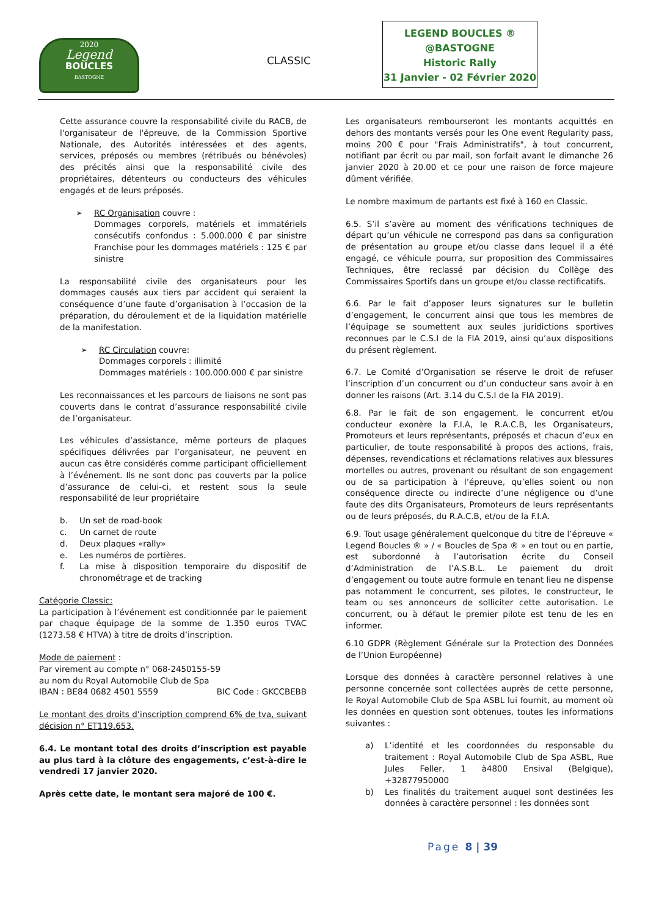2020
Legend
BOUCLES
BASTOGNE
CLASSIC
LEGEND BOUCLES ®
@BASTOGNE
Historic Rally
31 Janvier - 02 Février 2020
Cette assurance couvre la responsabilité civile du RACB, de l'organisateur de l'épreuve, de la Commission Sportive Nationale, des Autorités intéressées et des agents, services, préposés ou membres (rétribués ou bénévoles) des précités ainsi que la responsabilité civile des propriétaires, détenteurs ou conducteurs des véhicules engagés et de leurs préposés.
➢ RC Organisation couvre :
Dommages corporels, matériels et immatériels consécutifs confondus : 5.000.000 € par sinistre Franchise pour les dommages matériels : 125 € par sinistre
La responsabilité civile des organisateurs pour les dommages causés aux tiers par accident qui seraient la conséquence d’une faute d’organisation à l’occasion de la préparation, du déroulement et de la liquidation matérielle de la manifestation.
➢ RC Circulation couvre:
Dommages corporels : illimité
Dommages matériels : 100.000.000 € par sinistre
Les reconnaissances et les parcours de liaisons ne sont pas couverts dans le contrat d’assurance responsabilité civile de l’organisateur.
Les véhicules d’assistance, même porteurs de plaques spécifiques délivrées par l’organisateur, ne peuvent en aucun cas être considérés comme participant officiellement à l’événement. Ils ne sont donc pas couverts par la police d’assurance de celui-ci, et restent sous la seule responsabilité de leur propriétaire
b. Un set de road-book
c. Un carnet de route
d. Deux plaques «rally»
e. Les numéros de portières.
f. La mise à disposition temporaire du dispositif de chronométrage et de tracking
Catégorie Classic:
La participation à l’événement est conditionnée par le paiement par chaque équipage de la somme de 1.350 euros TVAC (1273.58 € HTVA) à titre de droits d’inscription.
Mode de paiement :
Par virement au compte n° 068-2450155-59
au nom du Royal Automobile Club de Spa
IBAN : BE84 0682 4501 5559 BIC Code : GKCCBEBB
Le montant des droits d’inscription comprend 6% de tva, suivant décision n° ET119.653.
6.4. Le montant total des droits d’inscription est payable au plus tard à la clôture des engagements, c’est-à-dire le vendredi 17 janvier 2020.
Après cette date, le montant sera majoré de 100 €.
Les organisateurs rembourseront les montants acquittés en dehors des montants versés pour les One event Regularity pass, moins 200 € pour "Frais Administratifs", à tout concurrent, notifiant par écrit ou par mail, son forfait avant le dimanche 26 janvier 2020 à 20.00 et ce pour une raison de force majeure dûment vérifiée.
Le nombre maximum de partants est fixé à 160 en Classic.
6.5. S’il s’avère au moment des vérifications techniques de départ qu’un véhicule ne correspond pas dans sa configuration de présentation au groupe et/ou classe dans lequel il a été engagé, ce véhicule pourra, sur proposition des Commissaires Techniques, être reclassé par décision du Collège des Commissaires Sportifs dans un groupe et/ou classe rectificatifs.
6.6. Par le fait d’apposer leurs signatures sur le bulletin d’engagement, le concurrent ainsi que tous les membres de l’équipage se soumettent aux seules juridictions sportives reconnues par le C.S.I de la FIA 2019, ainsi qu’aux dispositions du présent règlement.
6.7. Le Comité d’Organisation se réserve le droit de refuser l’inscription d’un concurrent ou d’un conducteur sans avoir à en donner les raisons (Art. 3.14 du C.S.I de la FIA 2019).
6.8. Par le fait de son engagement, le concurrent et/ou conducteur exonère la F.I.A, le R.A.C.B, les Organisateurs, Promoteurs et leurs représentants, préposés et chacun d’eux en particulier, de toute responsabilité à propos des actions, frais, dépenses, revendications et réclamations relatives aux blessures mortelles ou autres, provenant ou résultant de son engagement ou de sa participation à l’épreuve, qu’elles soient ou non conséquence directe ou indirecte d’une négligence ou d’une faute des dits Organisateurs, Promoteurs de leurs représentants ou de leurs préposés, du R.A.C.B, et/ou de la F.I.A.
6.9. Tout usage généralement quelconque du titre de l’épreuve « Legend Boucles ® » / « Boucles de Spa ® » en tout ou en partie, est subordonné à l’autorisation écrite du Conseil d’Administration de l’A.S.B.L. Le paiement du droit d’engagement ou toute autre formule en tenant lieu ne dispense pas notamment le concurrent, ses pilotes, le constructeur, le team ou ses annonceurs de solliciter cette autorisation. Le concurrent, ou à défaut le premier pilote est tenu de les en informer.
6.10 GDPR (Règlement Générale sur la Protection des Données de l’Union Européenne)
Lorsque des données à caractère personnel relatives à une personne concernée sont collectées auprès de cette personne, le Royal Automobile Club de Spa ASBL lui fournit, au moment où les données en question sont obtenues, toutes les informations suivantes :
a) L’identité et les coordonnées du responsable du traitement : Royal Automobile Club de Spa ASBL, Rue Jules Feller, 1 à4800 Ensival (Belgique), +32877950000
b) Les finalités du traitement auquel sont destinées les données à caractère personnel : les données sont
Page 8 | 39